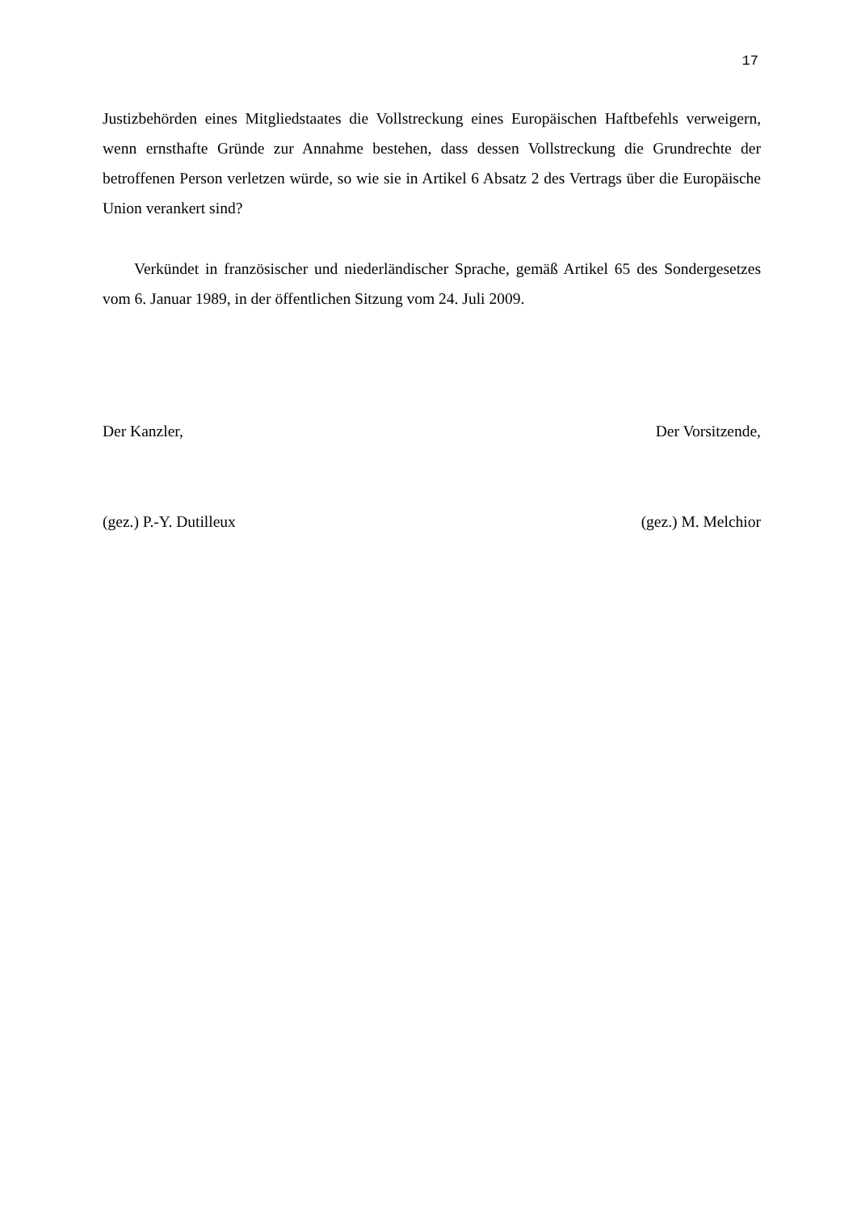17
Justizbehörden eines Mitgliedstaates die Vollstreckung eines Europäischen Haftbefehls verweigern, wenn ernsthafte Gründe zur Annahme bestehen, dass dessen Vollstreckung die Grundrechte der betroffenen Person verletzen würde, so wie sie in Artikel 6 Absatz 2 des Vertrags über die Europäische Union verankert sind?
Verkündet in französischer und niederländischer Sprache, gemäß Artikel 65 des Sondergesetzes vom 6. Januar 1989, in der öffentlichen Sitzung vom 24. Juli 2009.
Der Kanzler, Der Vorsitzende,
(gez.) P.-Y. Dutilleux (gez.) M. Melchior